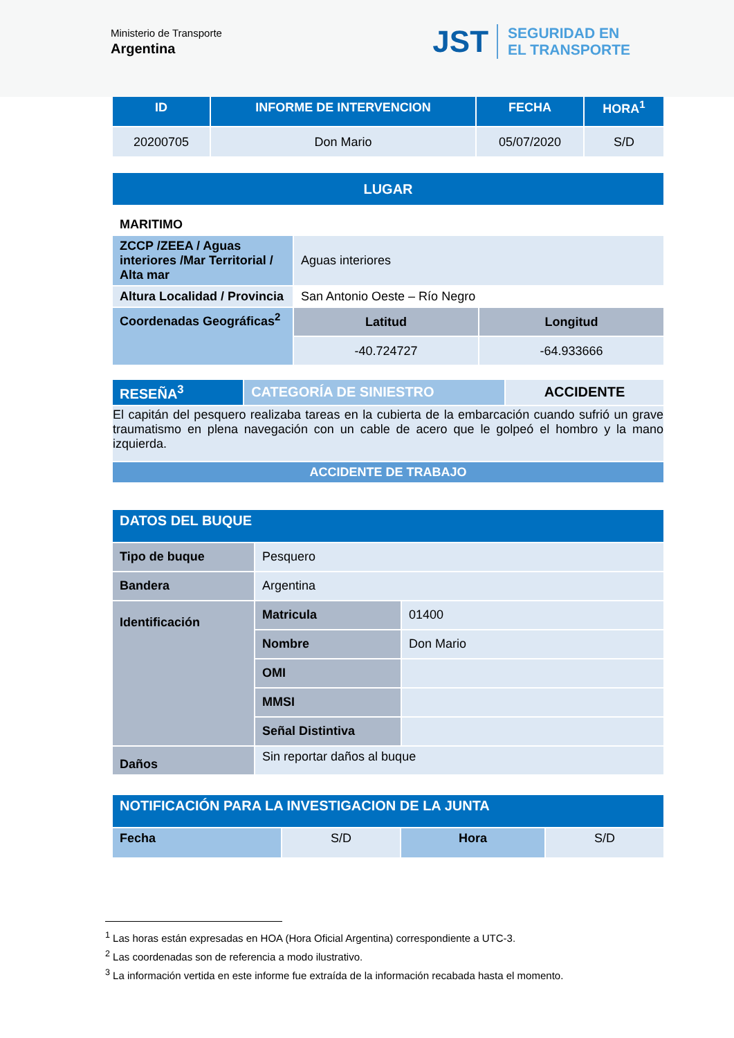Ministerio de Transporte
Argentina
JST SEGURIDAD EN
EL TRANSPORTE
| ID | INFORME DE INTERVENCION | FECHA | HORA<sup>1</sup> |
| --- | --- | --- | --- |
| 20200705 | Don Mario | 05/07/2020 | S/D |
| LUGAR | | |
| --- | --- | --- |
| MARITIMO | | |
| ZCCP /ZEEA / Aguas interiores /Mar Territorial / Alta mar | Aguas interiores | |
| Altura Localidad / Provincia | San Antonio Oeste – Río Negro | |
| Coordenadas Geográficas<sup>2</sup> | Latitud | Longitud |
| | -40.724727 | -64.933666 |
| RESEÑA<sup>3</sup> | CATEGORÍA DE SINIESTRO | ACCIDENTE |
| El capitán del pesquero realizaba tareas en la cubierta de la embarcación cuando sufrió un grave traumatismo en plena navegación con un cable de acero que le golpeó el hombro y la mano izquierda. | | |
| ACCIDENTE DE TRABAJO | | |
| DATOS DEL BUQUE | | |
| Tipo de buque | Pesquero | |
| Bandera | Argentina | |
| Identificación | Matricula | 01400 |
| | Nombre | Don Mario |
| | OMI | |
| | MMSI | |
| | Señal Distintiva | |
| Daños | Sin reportar daños al buque | |
| NOTIFICACIÓN PARA LA INVESTIGACION DE LA JUNTA | | | |
| Fecha | S/D | Hora | S/D |
<sup>1</sup> Las horas están expresadas en HOA (Hora Oficial Argentina) correspondiente a UTC-3.
<sup>2</sup> Las coordenadas son de referencia a modo ilustrativo.
<sup>3</sup> La información vertida en este informe fue extraída de la información recabada hasta el momento.